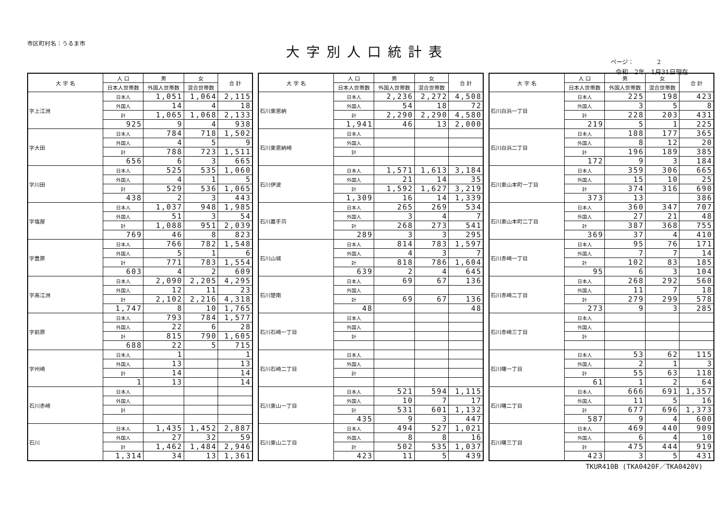市区町村名：うるま市 大字別人口統計表
ページ：　　　　2
令和　2年　1月31日現在
| 大 字 名 | 人 口 | 男 | 女 | 合 計 |
| --- | --- | --- | --- | --- |
| | 日本人世帯数 | 外国人世帯数 | 混合世帯数 | |
| 字上江洲 | 日本人 | 1,051 | 1,064 | 2,115 |
| | 外国人 | 14 | 4 | 18 |
| | 計 | 1,065 | 1,068 | 2,133 |
| | 925 | 9 | 4 | 938 |
| 字大田 | 日本人 | 784 | 718 | 1,502 |
| | 外国人 | 4 | 5 | 9 |
| | 計 | 788 | 723 | 1,511 |
| | 656 | 6 | 3 | 665 |
| 字川田 | 日本人 | 525 | 535 | 1,060 |
| | 外国人 | 4 | 1 | 5 |
| | 計 | 529 | 536 | 1,065 |
| | 438 | 2 | 3 | 443 |
| 字塩屋 | 日本人 | 1,037 | 948 | 1,985 |
| | 外国人 | 51 | 3 | 54 |
| | 計 | 1,088 | 951 | 2,039 |
| | 769 | 46 | 8 | 823 |
| 字豊原 | 日本人 | 766 | 782 | 1,548 |
| | 外国人 | 5 | 1 | 6 |
| | 計 | 771 | 783 | 1,554 |
| | 603 | 4 | 2 | 609 |
| 字高江洲 | 日本人 | 2,090 | 2,205 | 4,295 |
| | 外国人 | 12 | 11 | 23 |
| | 計 | 2,102 | 2,216 | 4,318 |
| | 1,747 | 8 | 10 | 1,765 |
| 字前原 | 日本人 | 793 | 784 | 1,577 |
| | 外国人 | 22 | 6 | 28 |
| | 計 | 815 | 790 | 1,605 |
| | 688 | 22 | 5 | 715 |
| 字州崎 | 日本人 | 1 | | 1 |
| | 外国人 | 13 | | 13 |
| | 計 | 14 | | 14 |
| | 1 | 13 | | 14 |
| 石川赤崎 | 日本人 | | | |
| | 外国人 | | | |
| | 計 | | | |
| 石川 | 日本人 | 1,435 | 1,452 | 2,887 |
| | 外国人 | 27 | 32 | 59 |
| | 計 | 1,462 | 1,484 | 2,946 |
| | 1,314 | 34 | 13 | 1,361 |
| 大 字 名 | 人 口 | 男 | 女 | 合 計 |
| --- | --- | --- | --- | --- |
| | 日本人世帯数 | 外国人世帯数 | 混合世帯数 | |
| 石川東恩納 | 日本人 | 2,236 | 2,272 | 4,508 |
| | 外国人 | 54 | 18 | 72 |
| | 計 | 2,290 | 2,290 | 4,580 |
| | 1,941 | 46 | 13 | 2,000 |
| 石川東恩納崎 | 日本人 | | | |
| | 外国人 | | | |
| | 計 | | | |
| 石川伊波 | 日本人 | 1,571 | 1,613 | 3,184 |
| | 外国人 | 21 | 14 | 35 |
| | 計 | 1,592 | 1,627 | 3,219 |
| | 1,309 | 16 | 14 | 1,339 |
| 石川嘉手苅 | 日本人 | 265 | 269 | 534 |
| | 外国人 | 3 | 4 | 7 |
| | 計 | 268 | 273 | 541 |
| | 289 | 3 | 3 | 295 |
| 石川山城 | 日本人 | 814 | 783 | 1,597 |
| | 外国人 | 4 | 3 | 7 |
| | 計 | 818 | 786 | 1,604 |
| | 639 | 2 | 4 | 645 |
| 石川楚南 | 日本人 | 69 | 67 | 136 |
| | 外国人 | | | |
| | 計 | 69 | 67 | 136 |
| | 48 | | | 48 |
| 石川石崎一丁目 | 日本人 | | | |
| | 外国人 | | | |
| | 計 | | | |
| 石川石崎二丁目 | 日本人 | | | |
| | 外国人 | | | |
| | 計 | | | |
| 石川東山一丁目 | 日本人 | 521 | 594 | 1,115 |
| | 外国人 | 10 | 7 | 17 |
| | 計 | 531 | 601 | 1,132 |
| | 435 | 9 | 3 | 447 |
| 石川東山二丁目 | 日本人 | 494 | 527 | 1,021 |
| | 外国人 | 8 | 8 | 16 |
| | 計 | 502 | 535 | 1,037 |
| | 423 | 11 | 5 | 439 |
| 大 字 名 | 人 口 | 男 | 女 | 合 計 |
| --- | --- | --- | --- | --- |
| | 日本人世帯数 | 外国人世帯数 | 混合世帯数 | |
| 石川白浜一丁目 | 日本人 | 225 | 198 | 423 |
| | 外国人 | 3 | 5 | 8 |
| | 計 | 228 | 203 | 431 |
| | 219 | 5 | 1 | 225 |
| 石川白浜二丁目 | 日本人 | 188 | 177 | 365 |
| | 外国人 | 8 | 12 | 20 |
| | 計 | 196 | 189 | 385 |
| | 172 | 9 | 3 | 184 |
| 石川東山本町一丁目 | 日本人 | 359 | 306 | 665 |
| | 外国人 | 15 | 10 | 25 |
| | 計 | 374 | 316 | 690 |
| | 373 | 13 | | 386 |
| 石川東山本町二丁目 | 日本人 | 360 | 347 | 707 |
| | 外国人 | 27 | 21 | 48 |
| | 計 | 387 | 368 | 755 |
| | 369 | 37 | 4 | 410 |
| 石川赤崎一丁目 | 日本人 | 95 | 76 | 171 |
| | 外国人 | 7 | 7 | 14 |
| | 計 | 102 | 83 | 185 |
| | 95 | 6 | 3 | 104 |
| 石川赤崎二丁目 | 日本人 | 268 | 292 | 560 |
| | 外国人 | 11 | 7 | 18 |
| | 計 | 279 | 299 | 578 |
| | 273 | 9 | 3 | 285 |
| 石川赤崎三丁目 | 日本人 | | | |
| | 外国人 | | | |
| | 計 | | | |
| 石川曙一丁目 | 日本人 | 53 | 62 | 115 |
| | 外国人 | 2 | 1 | 3 |
| | 計 | 55 | 63 | 118 |
| | 61 | 1 | 2 | 64 |
| 石川曙二丁目 | 日本人 | 666 | 691 | 1,357 |
| | 外国人 | 11 | 5 | 16 |
| | 計 | 677 | 696 | 1,373 |
| | 587 | 9 | 4 | 600 |
| 石川曙三丁目 | 日本人 | 469 | 440 | 909 |
| | 外国人 | 6 | 4 | 10 |
| | 計 | 475 | 444 | 919 |
| | 423 | 3 | 5 | 431 |
TKUR410B (TKA0420F／TKA0420V)